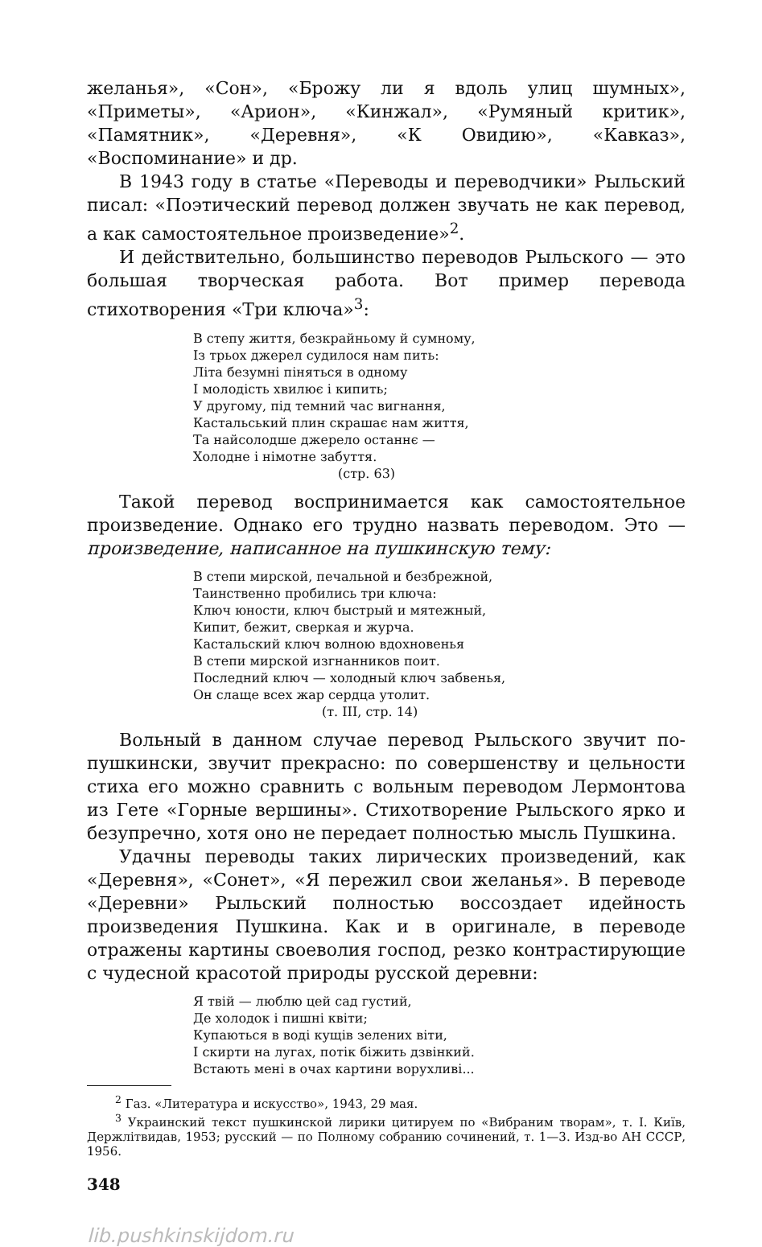желанья», «Сон», «Брожу ли я вдоль улиц шумных», «Приметы», «Арион», «Кинжал», «Румяный критик», «Памятник», «Деревня», «К Овидию», «Кавказ», «Воспоминание» и др.
В 1943 году в статье «Переводы и переводчики» Рыльский писал: «Поэтический перевод должен звучать не как перевод, а как самостоятельное произведение»<sup>2</sup>.
И действительно, большинство переводов Рыльского — это большая творческая работа. Вот пример перевода стихотворения «Три ключа»<sup>3</sup>:
В степу життя, безкрайньому й сумному,
Із трьох джерел судилося нам пить:
Літа безумні піняться в одному
І молодість хвилює і кипить;
У другому, під темний час вигнання,
Кастальський плин скрашає нам життя,
Та найсолодше джерело останнє —
Холодне і німотне забуття.
(стр. 63)
Такой перевод воспринимается как самостоятельное произведение. Однако его трудно назвать переводом. Это — произведение, написанное на пушкинскую тему:
В степи мирской, печальной и безбрежной,
Таинственно пробились три ключа:
Ключ юности, ключ быстрый и мятежный,
Кипит, бежит, сверкая и журча.
Кастальский ключ волною вдохновенья
В степи мирской изгнанников поит.
Последний ключ — холодный ключ забвенья,
Он слаще всех жар сердца утолит.
(т. III, стр. 14)
Вольный в данном случае перевод Рыльского звучит по-пушкински, звучит прекрасно: по совершенству и цельности стиха его можно сравнить с вольным переводом Лермонтова из Гете «Горные вершины». Стихотворение Рыльского ярко и безупречно, хотя оно не передает полностью мысль Пушкина.
Удачны переводы таких лирических произведений, как «Деревня», «Сонет», «Я пережил свои желанья». В переводе «Деревни» Рыльский полностью воссоздает идейность произведения Пушкина. Как и в оригинале, в переводе отражены картины своеволия господ, резко контрастирующие с чудесной красотой природы русской деревни:
Я твій — люблю цей сад густий,
Де холодок і пишні квіти;
Купаються в воді кущів зелених віти,
І скирти на лугах, потік біжить дзвінкий.
Встають мені в очах картини ворухливі...
<sup>2</sup> Газ. «Литература и искусство», 1943, 29 мая.
<sup>3</sup> Украинский текст пушкинской лирики цитируем по «Вибраним творам», т. І. Київ, Держлітвидав, 1953; русский — по Полному собранию сочинений, т. 1—3. Изд-во АН СССР, 1956.
348
lib.pushkinskijdom.ru